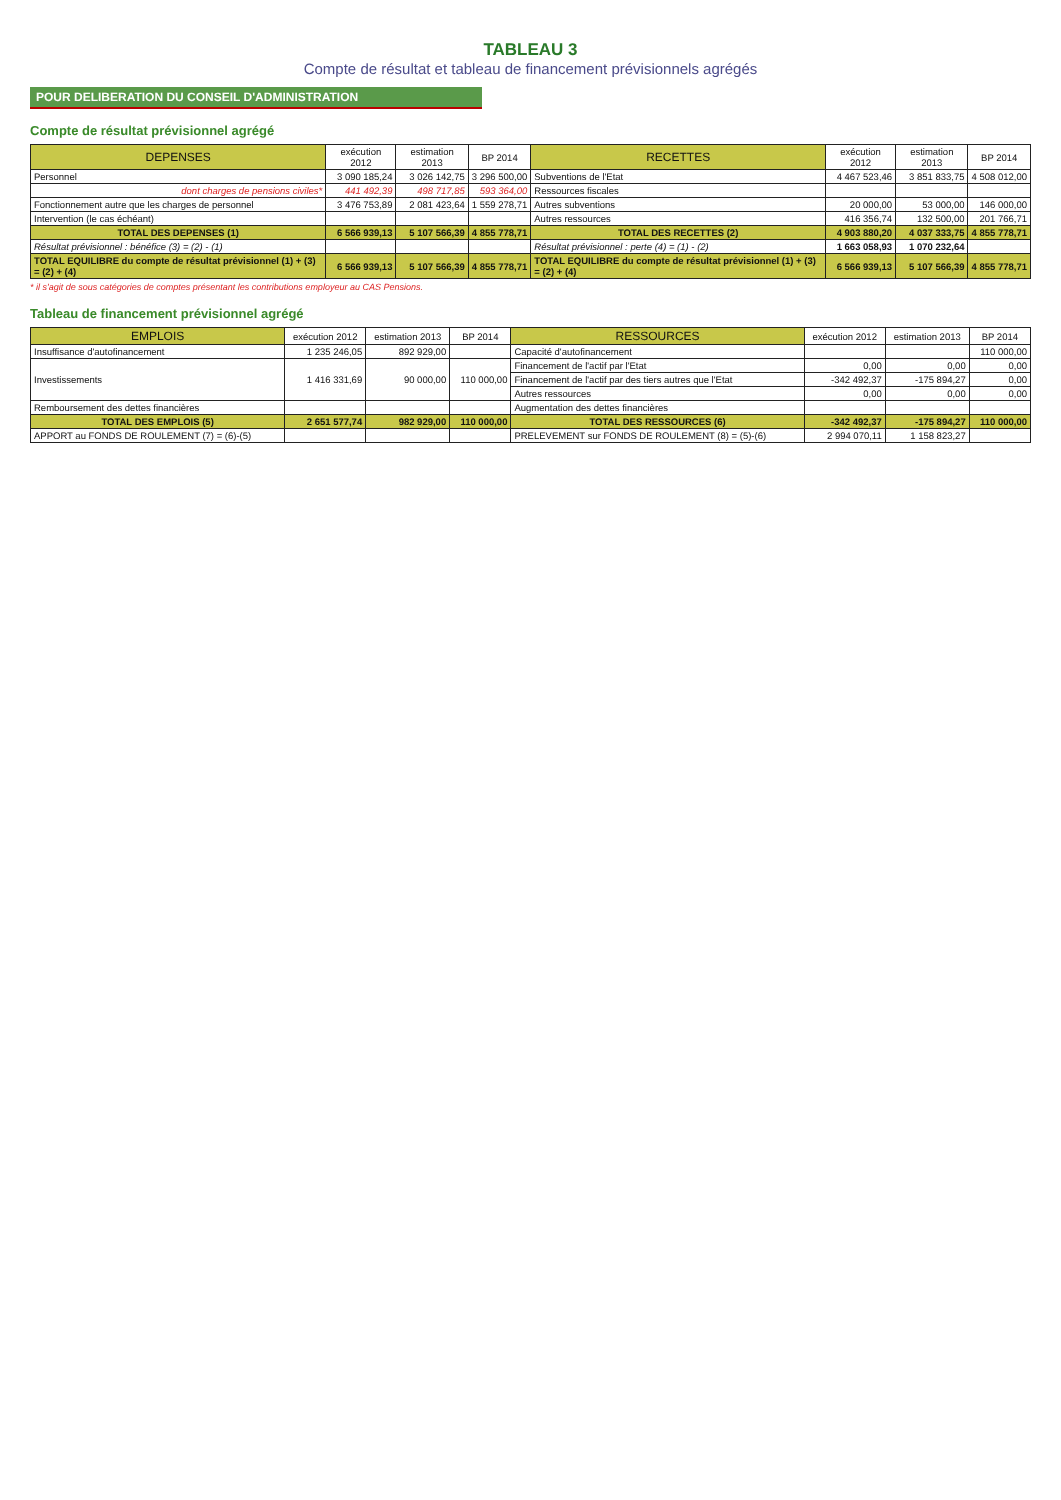TABLEAU 3
Compte de résultat et tableau de financement prévisionnels agrégés
POUR DELIBERATION DU CONSEIL D'ADMINISTRATION
Compte de résultat prévisionnel agrégé
| DEPENSES | exécution 2012 | estimation 2013 | BP 2014 | RECETTES | exécution 2012 | estimation 2013 | BP 2014 |
| --- | --- | --- | --- | --- | --- | --- | --- |
| Personnel | 3 090 185,24 | 3 026 142,75 | 3 296 500,00 | Subventions de l'Etat | 4 467 523,46 | 3 851 833,75 | 4 508 012,00 |
| dont charges de pensions civiles* | 441 492,39 | 498 717,85 | 593 364,00 | Ressources fiscales | | | |
| Fonctionnement autre que les charges de personnel | 3 476 753,89 | 2 081 423,64 | 1 559 278,71 | Autres subventions | 20 000,00 | 53 000,00 | 146 000,00 |
| Intervention (le cas échéant) | | | | Autres ressources | 416 356,74 | 132 500,00 | 201 766,71 |
| TOTAL DES DEPENSES (1) | 6 566 939,13 | 5 107 566,39 | 4 855 778,71 | TOTAL DES RECETTES (2) | 4 903 880,20 | 4 037 333,75 | 4 855 778,71 |
| Résultat prévisionnel : bénéfice (3) = (2) - (1) | | | | Résultat prévisionnel : perte (4) = (1) - (2) | 1 663 058,93 | 1 070 232,64 | |
| TOTAL EQUILIBRE du compte de résultat prévisionnel (1) + (3) = (2) + (4) | 6 566 939,13 | 5 107 566,39 | 4 855 778,71 | TOTAL EQUILIBRE du compte de résultat prévisionnel (1) + (3) = (2) + (4) | 6 566 939,13 | 5 107 566,39 | 4 855 778,71 |
* il s'agit de sous catégories de comptes présentant les contributions employeur au CAS Pensions.
Tableau de financement prévisionnel agrégé
| EMPLOIS | exécution 2012 | estimation 2013 | BP 2014 | RESSOURCES | exécution 2012 | estimation 2013 | BP 2014 |
| --- | --- | --- | --- | --- | --- | --- | --- |
| Insuffisance d'autofinancement | 1 235 246,05 | 892 929,00 | | Capacité d'autofinancement | | | 110 000,00 |
| Investissements | 1 416 331,69 | 90 000,00 | 110 000,00 | Financement de l'actif par l'Etat | 0,00 | 0,00 | 0,00 |
| | | | | Financement de l'actif par des tiers autres que l'Etat | -342 492,37 | -175 894,27 | 0,00 |
| | | | | Autres ressources | 0,00 | 0,00 | 0,00 |
| Remboursement des dettes financières | | | | Augmentation des dettes financières | | | |
| TOTAL DES EMPLOIS (5) | 2 651 577,74 | 982 929,00 | 110 000,00 | TOTAL DES RESSOURCES (6) | -342 492,37 | -175 894,27 | 110 000,00 |
| APPORT au FONDS DE ROULEMENT (7) = (6)-(5) | | | | PRELEVEMENT sur FONDS DE ROULEMENT (8) = (5)-(6) | 2 994 070,11 | 1 158 823,27 | |